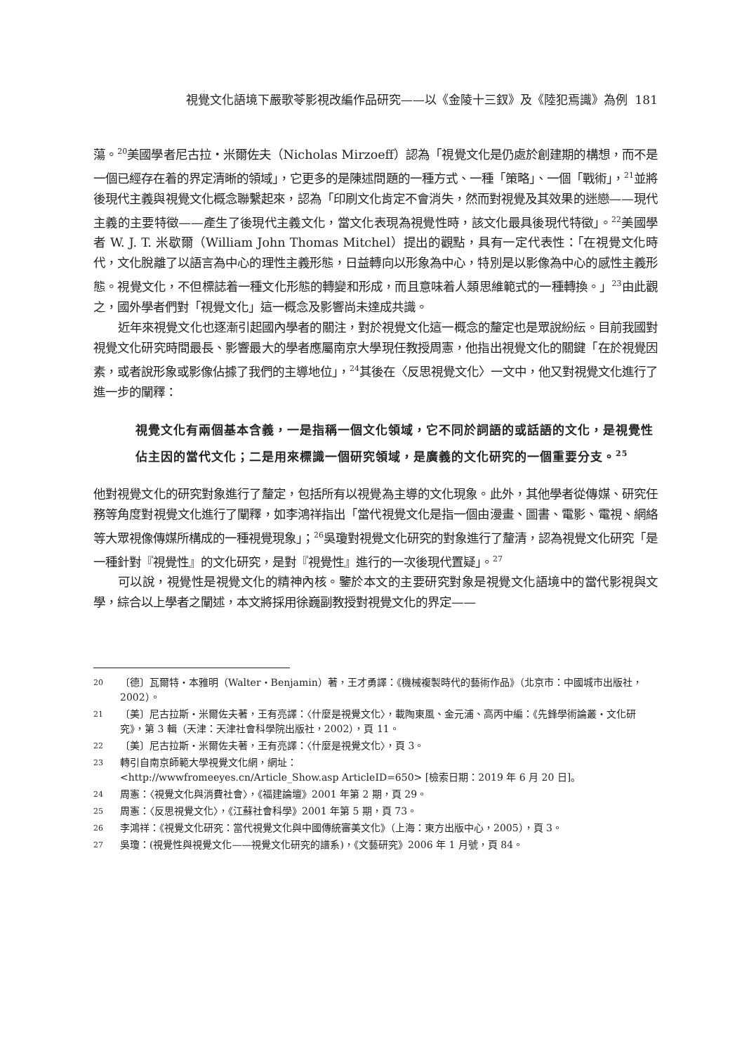視覺文化語境下嚴歌苓影視改編作品研究——以《金陵十三釵》及《陸犯焉識》為例 181
蕩。<sup>20</sup>美國學者尼古拉・米爾佐夫（Nicholas Mirzoeff）認為「視覺文化是仍處於創建期的構想，而不是一個已經存在着的界定清晰的領域」，它更多的是陳述問題的一種方式、一種「策略」、一個「戰術」，<sup>21</sup>並將後現代主義與視覺文化概念聯繫起來，認為「印刷文化肯定不會消失，然而對視覺及其效果的迷戀——現代主義的主要特徵——產生了後現代主義文化，當文化表現為視覺性時，該文化最具後現代特徵」。<sup>22</sup>美國學者 W. J. T. 米歇爾（William John Thomas Mitchel）提出的觀點，具有一定代表性：「在視覺文化時代，文化脫離了以語言為中心的理性主義形態，日益轉向以形象為中心，特別是以影像為中心的感性主義形態。視覺文化，不但標誌着一種文化形態的轉變和形成，而且意味着人類思維範式的一種轉換。」<sup>23</sup>由此觀之，國外學者們對「視覺文化」這一概念及影響尚未達成共識。
近年來視覺文化也逐漸引起國內學者的關注，對於視覺文化這一概念的釐定也是眾說紛紜。目前我國對視覺文化研究時間最長、影響最大的學者應屬南京大學現任教授周憲，他指出視覺文化的關鍵「在於視覺因素，或者說形象或影像佔據了我們的主導地位」，<sup>24</sup>其後在〈反思視覺文化〉一文中，他又對視覺文化進行了進一步的闡釋：
視覺文化有兩個基本含義，一是指稱一個文化領域，它不同於詞語的或話語的文化，是視覺性佔主因的當代文化；二是用來標識一個研究領域，是廣義的文化研究的一個重要分支。<sup>25</sup>
他對視覺文化的研究對象進行了釐定，包括所有以視覺為主導的文化現象。此外，其他學者從傳媒、研究任務等角度對視覺文化進行了闡釋，如李鴻祥指出「當代視覺文化是指一個由漫畫、圖書、電影、電視、網絡等大眾視像傳媒所構成的一種視覺現象」；<sup>26</sup>吳瓊對視覺文化研究的對象進行了釐清，認為視覺文化研究「是一種針對『視覺性』的文化研究，是對『視覺性』進行的一次後現代置疑」。<sup>27</sup>
可以說，視覺性是視覺文化的精神內核。鑒於本文的主要研究對象是視覺文化語境中的當代影視與文學，綜合以上學者之闡述，本文將採用徐巍副教授對視覺文化的界定——
20 〔德〕瓦爾特・本雅明（Walter・Benjamin）著，王才勇譯：《機械複製時代的藝術作品》（北京市：中國城市出版社，2002）。
21 〔美〕尼古拉斯・米爾佐夫著，王有亮譯：〈什麼是視覺文化〉，載陶東風、金元浦、高丙中編：《先鋒學術論叢・文化研究》，第 3 輯（天津：天津社會科學院出版社，2002），頁 11。
22 〔美〕尼古拉斯・米爾佐夫著，王有亮譯：〈什麼是視覺文化〉，頁 3。
23 轉引自南京師範大學視覺文化網，網址：
<http://wwwfromeeyes.cn/Article_Show.asp ArticleID=650> [檢索日期：2019 年 6 月 20 日]。
24 周憲：〈視覺文化與消費社會〉，《福建論壇》2001 年第 2 期，頁 29。
25 周憲：〈反思視覺文化〉，《江蘇社會科學》2001 年第 5 期，頁 73。
26 李鴻祥：《視覺文化研究：當代視覺文化與中國傳統審美文化》（上海：東方出版中心，2005），頁 3。
27 吳瓊：(視覺性與視覺文化——視覺文化研究的譜系)，《文藝研究》2006 年 1 月號，頁 84。